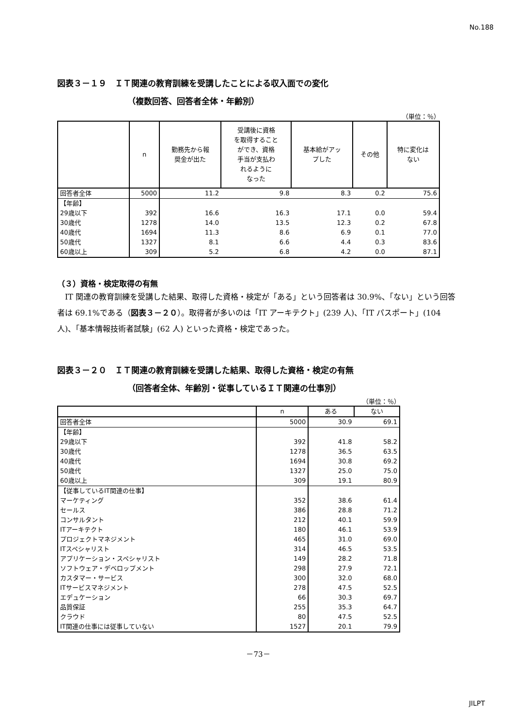No.188
図表３－１９　ＩＴ関連の教育訓練を受講したことによる収入面での変化
（複数回答、回答者全体・年齢別）
（単位：％）
| | n | 勤務先から報 奨金が出た | 受講後に資格 を取得すること ができ、資格 手当が支払わ れるように なった | 基本給がアッ プした | その他 | 特に変化は ない |
| --- | --- | --- | --- | --- | --- | --- |
| 回答者全体 | 5000 | 11.2 | 9.8 | 8.3 | 0.2 | 75.6 |
| 【年齢】 | | | | | | |
| 29歳以下 | 392 | 16.6 | 16.3 | 17.1 | 0.0 | 59.4 |
| 30歳代 | 1278 | 14.0 | 13.5 | 12.3 | 0.2 | 67.8 |
| 40歳代 | 1694 | 11.3 | 8.6 | 6.9 | 0.1 | 77.0 |
| 50歳代 | 1327 | 8.1 | 6.6 | 4.4 | 0.3 | 83.6 |
| 60歳以上 | 309 | 5.2 | 6.8 | 4.2 | 0.0 | 87.1 |
（３）資格・検定取得の有無
　IT 関連の教育訓練を受講した結果、取得した資格・検定が「ある」という回答者は 30.9%、「ない」という回答者は 69.1%である（図表３－２０）。取得者が多いのは「IT アーキテクト」(239 人)、「IT パスポート」(104 人)、「基本情報技術者試験」(62 人) といった資格・検定であった。
図表３－２０　ＩＴ関連の教育訓練を受講した結果、取得した資格・検定の有無
（回答者全体、年齢別・従事しているＩＴ関連の仕事別）
（単位：％）
| | n | ある | ない |
| --- | --- | --- | --- |
| 回答者全体 | 5000 | 30.9 | 69.1 |
| 【年齢】 | | | |
| 29歳以下 | 392 | 41.8 | 58.2 |
| 30歳代 | 1278 | 36.5 | 63.5 |
| 40歳代 | 1694 | 30.8 | 69.2 |
| 50歳代 | 1327 | 25.0 | 75.0 |
| 60歳以上 | 309 | 19.1 | 80.9 |
| 【従事しているIT関連の仕事】 | | | |
| マーケティング | 352 | 38.6 | 61.4 |
| セールス | 386 | 28.8 | 71.2 |
| コンサルタント | 212 | 40.1 | 59.9 |
| ITアーキテクト | 180 | 46.1 | 53.9 |
| プロジェクトマネジメント | 465 | 31.0 | 69.0 |
| ITスペシャリスト | 314 | 46.5 | 53.5 |
| アプリケーション・スペシャリスト | 149 | 28.2 | 71.8 |
| ソフトウェア・デベロップメント | 298 | 27.9 | 72.1 |
| カスタマー・サービス | 300 | 32.0 | 68.0 |
| ITサービスマネジメント | 278 | 47.5 | 52.5 |
| エデュケーション | 66 | 30.3 | 69.7 |
| 品質保証 | 255 | 35.3 | 64.7 |
| クラウド | 80 | 47.5 | 52.5 |
| IT関連の仕事には従事していない | 1527 | 20.1 | 79.9 |
－73－
JILPT